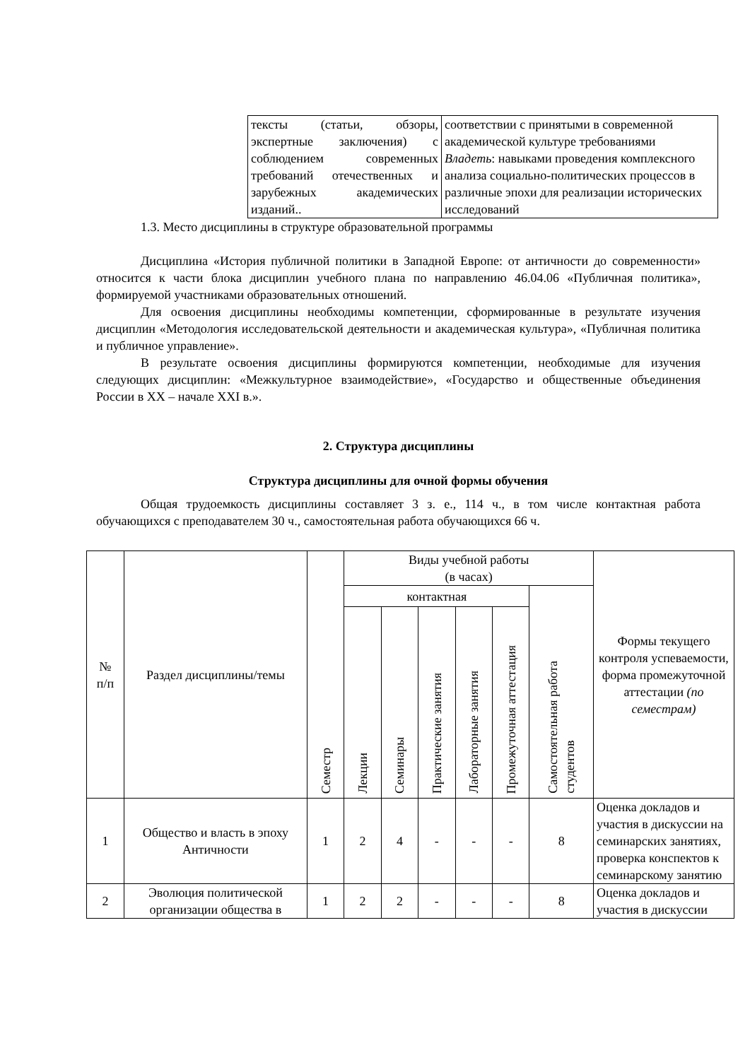| тексты (статьи, обзоры, экспертные заключения) с соблюдением современных требований отечественных и зарубежных академических изданий.. | соответствии с принятыми в современной академической культуре требованиями Владеть : навыками проведения комплексного анализа социально-политических процессов в различные эпохи для реализации исторических исследований |
1.3. Место дисциплины в структуре образовательной программы
Дисциплина «История публичной политики в Западной Европе: от античности до современности» относится к части блока дисциплин учебного плана по направлению 46.04.06 «Публичная политика», формируемой участниками образовательных отношений.
Для освоения дисциплины необходимы компетенции, сформированные в результате изучения дисциплин «Методология исследовательской деятельности и академическая культура», «Публичная политика и публичное управление».
В результате освоения дисциплины формируются компетенции, необходимые для изучения следующих дисциплин: «Межкультурное взаимодействие», «Государство и общественные объединения России в XX – начале XXI в.».
2. Структура дисциплины
Структура дисциплины для очной формы обучения
Общая трудоемкость дисциплины составляет 3 з. е., 114 ч., в том числе контактная работа обучающихся с преподавателем 30 ч., самостоятельная работа обучающихся 66 ч.
| № п/п | Раздел дисциплины/темы | Семестр | Виды учебной работы (в часах) | | | | | | Формы текущего контроля успеваемости, форма промежуточной аттестации (по семестрам) |
| --- | --- | --- | --- | --- | --- | --- | --- | --- | --- |
| | | | контактная | | | | | Самостоятельная работа студентов | |
| | | | Лекции | Семинары | Практические занятия | Лабораторные занятия | Промежуточная аттестация | | |
| 1 | Общество и власть в эпоху Античности | 1 | 2 | 4 | - | - | - | 8 | Оценка докладов и участия в дискуссии на семинарских занятиях, проверка конспектов к семинарскому занятию |
| 2 | Эволюция политической организации общества в | 1 | 2 | 2 | - | - | - | 8 | Оценка докладов и участия в дискуссии |